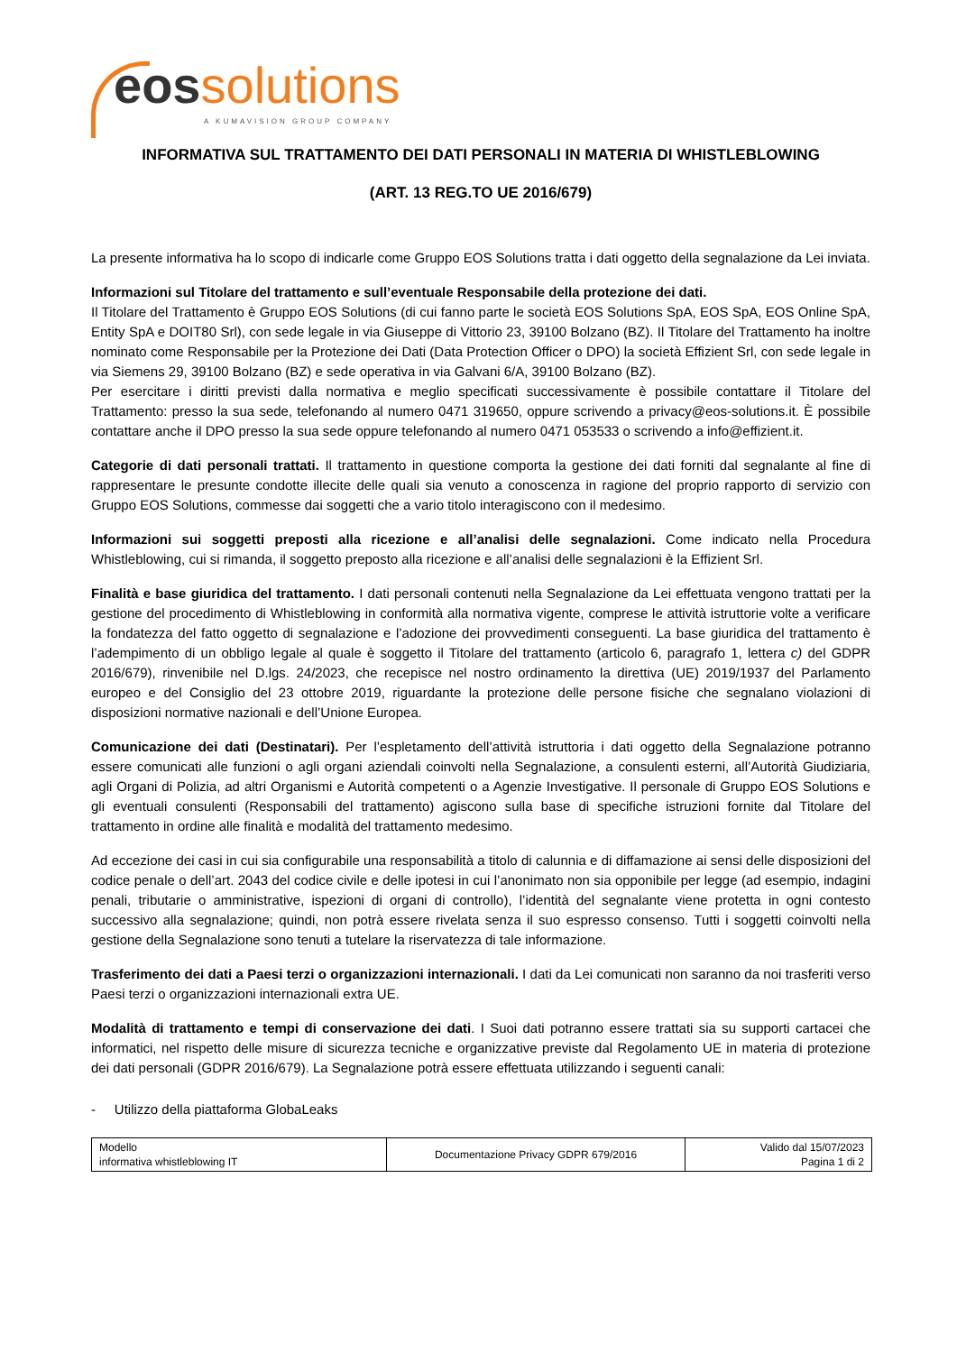eossolutions
A KUMAVISION GROUP COMPANY
INFORMATIVA SUL TRATTAMENTO DEI DATI PERSONALI IN MATERIA DI WHISTLEBLOWING
(ART. 13 REG.TO UE 2016/679)
La presente informativa ha lo scopo di indicarle come Gruppo EOS Solutions tratta i dati oggetto della segnalazione da Lei inviata.
Informazioni sul Titolare del trattamento e sull’eventuale Responsabile della protezione dei dati.
Il Titolare del Trattamento è Gruppo EOS Solutions (di cui fanno parte le società EOS Solutions SpA, EOS SpA, EOS Online SpA, Entity SpA e DOIT80 Srl), con sede legale in via Giuseppe di Vittorio 23, 39100 Bolzano (BZ). Il Titolare del Trattamento ha inoltre nominato come Responsabile per la Protezione dei Dati (Data Protection Officer o DPO) la società Effizient Srl, con sede legale in via Siemens 29, 39100 Bolzano (BZ) e sede operativa in via Galvani 6/A, 39100 Bolzano (BZ).
Per esercitare i diritti previsti dalla normativa e meglio specificati successivamente è possibile contattare il Titolare del Trattamento: presso la sua sede, telefonando al numero 0471 319650, oppure scrivendo a privacy@eos-solutions.it. È possibile contattare anche il DPO presso la sua sede oppure telefonando al numero 0471 053533 o scrivendo a info@effizient.it.
Categorie di dati personali trattati. Il trattamento in questione comporta la gestione dei dati forniti dal segnalante al fine di rappresentare le presunte condotte illecite delle quali sia venuto a conoscenza in ragione del proprio rapporto di servizio con Gruppo EOS Solutions, commesse dai soggetti che a vario titolo interagiscono con il medesimo.
Informazioni sui soggetti preposti alla ricezione e all’analisi delle segnalazioni. Come indicato nella Procedura Whistleblowing, cui si rimanda, il soggetto preposto alla ricezione e all’analisi delle segnalazioni è la Effizient Srl.
Finalità e base giuridica del trattamento. I dati personali contenuti nella Segnalazione da Lei effettuata vengono trattati per la gestione del procedimento di Whistleblowing in conformità alla normativa vigente, comprese le attività istruttorie volte a verificare la fondatezza del fatto oggetto di segnalazione e l’adozione dei provvedimenti conseguenti. La base giuridica del trattamento è l’adempimento di un obbligo legale al quale è soggetto il Titolare del trattamento (articolo 6, paragrafo 1, lettera c) del GDPR 2016/679), rinvenibile nel D.lgs. 24/2023, che recepisce nel nostro ordinamento la direttiva (UE) 2019/1937 del Parlamento europeo e del Consiglio del 23 ottobre 2019, riguardante la protezione delle persone fisiche che segnalano violazioni di disposizioni normative nazionali e dell’Unione Europea.
Comunicazione dei dati (Destinatari). Per l’espletamento dell’attività istruttoria i dati oggetto della Segnalazione potranno essere comunicati alle funzioni o agli organi aziendali coinvolti nella Segnalazione, a consulenti esterni, all’Autorità Giudiziaria, agli Organi di Polizia, ad altri Organismi e Autorità competenti o a Agenzie Investigative. Il personale di Gruppo EOS Solutions e gli eventuali consulenti (Responsabili del trattamento) agiscono sulla base di specifiche istruzioni fornite dal Titolare del trattamento in ordine alle finalità e modalità del trattamento medesimo.
Ad eccezione dei casi in cui sia configurabile una responsabilità a titolo di calunnia e di diffamazione ai sensi delle disposizioni del codice penale o dell’art. 2043 del codice civile e delle ipotesi in cui l’anonimato non sia opponibile per legge (ad esempio, indagini penali, tributarie o amministrative, ispezioni di organi di controllo), l’identità del segnalante viene protetta in ogni contesto successivo alla segnalazione; quindi, non potrà essere rivelata senza il suo espresso consenso. Tutti i soggetti coinvolti nella gestione della Segnalazione sono tenuti a tutelare la riservatezza di tale informazione.
Trasferimento dei dati a Paesi terzi o organizzazioni internazionali. I dati da Lei comunicati non saranno da noi trasferiti verso Paesi terzi o organizzazioni internazionali extra UE.
Modalità di trattamento e tempi di conservazione dei dati. I Suoi dati potranno essere trattati sia su supporti cartacei che informatici, nel rispetto delle misure di sicurezza tecniche e organizzative previste dal Regolamento UE in materia di protezione dei dati personali (GDPR 2016/679). La Segnalazione potrà essere effettuata utilizzando i seguenti canali:
- Utilizzo della piattaforma GlobaLeaks
| Modello informativa whistleblowing IT | Documentazione Privacy GDPR 679/2016 | Valido dal 15/07/2023 Pagina 1 di 2 |